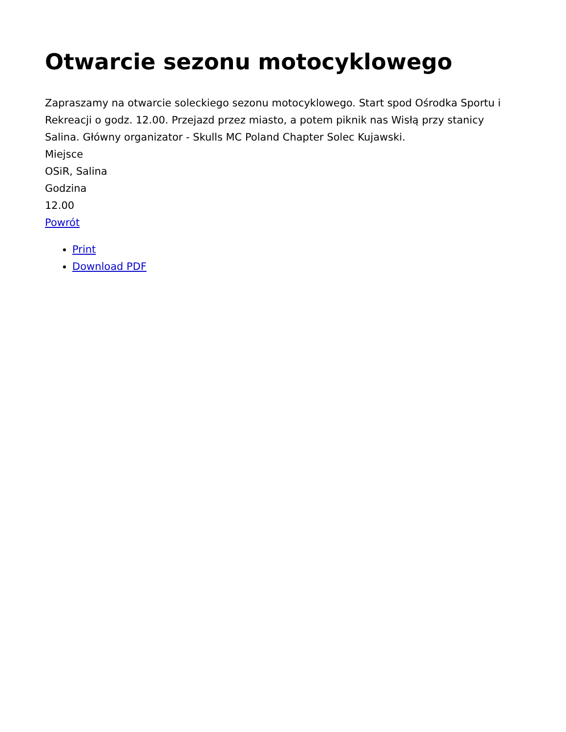Otwarcie sezonu motocyklowego
Zapraszamy na otwarcie soleckiego sezonu motocyklowego. Start spod Ośrodka Sportu i Rekreacji o godz. 12.00. Przejazd przez miasto, a potem piknik nas Wisłą przy stanicy Salina. Główny organizator - Skulls MC Poland Chapter Solec Kujawski.
Miejsce
OSiR, Salina
Godzina
12.00
Powrót
Print
Download PDF